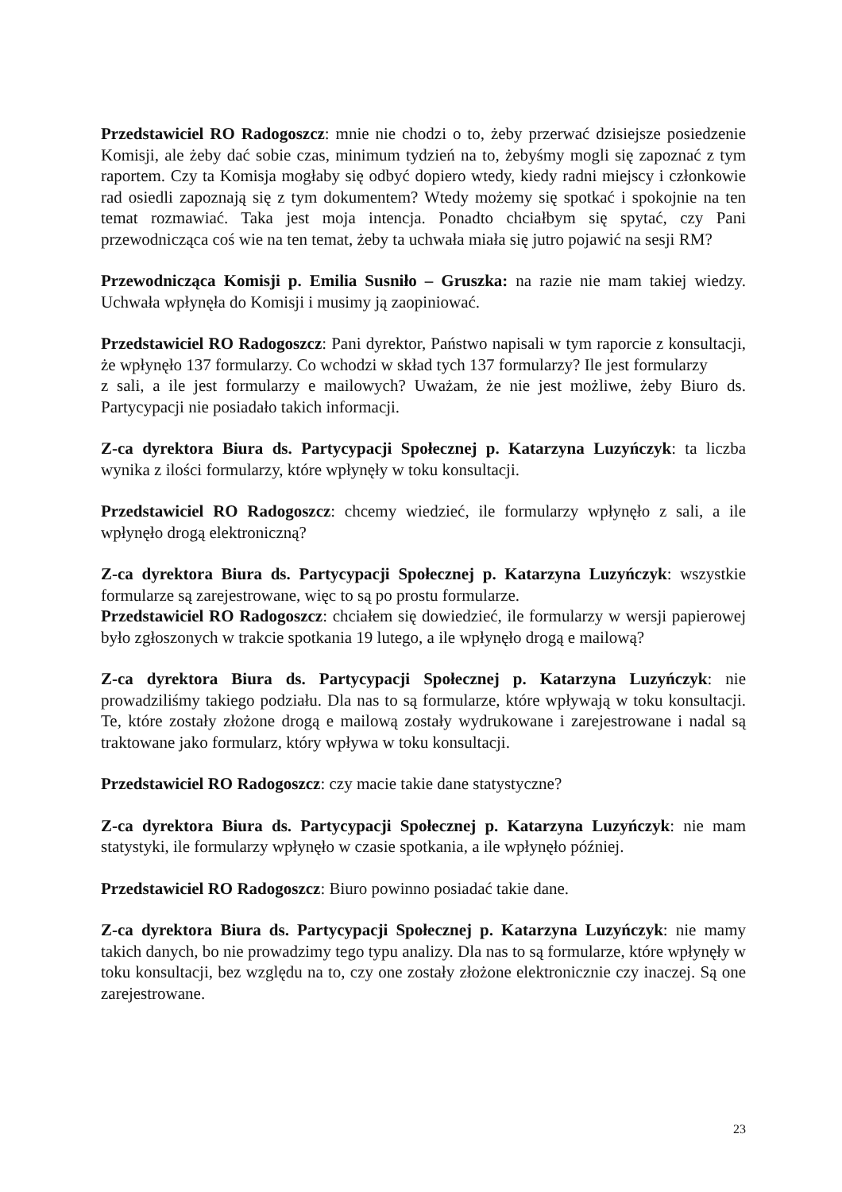Przedstawiciel RO Radogoszcz: mnie nie chodzi o to, żeby przerwać dzisiejsze posiedzenie Komisji, ale żeby dać sobie czas, minimum tydzień na to, żebyśmy mogli się zapoznać z tym raportem. Czy ta Komisja mogłaby się odbyć dopiero wtedy, kiedy radni miejscy i członkowie rad osiedli zapoznają się z tym dokumentem? Wtedy możemy się spotkać i spokojnie na ten temat rozmawiać. Taka jest moja intencja. Ponadto chciałbym się spytać, czy Pani przewodnicząca coś wie na ten temat, żeby ta uchwała miała się jutro pojawić na sesji RM?
Przewodnicząca Komisji p. Emilia Susniło – Gruszka: na razie nie mam takiej wiedzy. Uchwała wpłynęła do Komisji i musimy ją zaopiniować.
Przedstawiciel RO Radogoszcz: Pani dyrektor, Państwo napisali w tym raporcie z konsultacji, że wpłynęło 137 formularzy. Co wchodzi w skład tych 137 formularzy? Ile jest formularzy
z sali, a ile jest formularzy e mailowych? Uważam, że nie jest możliwe, żeby Biuro ds. Partycypacji nie posiadało takich informacji.
Z-ca dyrektora Biura ds. Partycypacji Społecznej p. Katarzyna Luzyńczyk: ta liczba wynika z ilości formularzy, które wpłynęły w toku konsultacji.
Przedstawiciel RO Radogoszcz: chcemy wiedzieć, ile formularzy wpłynęło z sali, a ile wpłynęło drogą elektroniczną?
Z-ca dyrektora Biura ds. Partycypacji Społecznej p. Katarzyna Luzyńczyk: wszystkie formularze są zarejestrowane, więc to są po prostu formularze.
Przedstawiciel RO Radogoszcz: chciałem się dowiedzieć, ile formularzy w wersji papierowej było zgłoszonych w trakcie spotkania 19 lutego, a ile wpłynęło drogą e mailową?
Z-ca dyrektora Biura ds. Partycypacji Społecznej p. Katarzyna Luzyńczyk: nie prowadziliśmy takiego podziału. Dla nas to są formularze, które wpływają w toku konsultacji. Te, które zostały złożone drogą e mailową zostały wydrukowane i zarejestrowane i nadal są traktowane jako formularz, który wpływa w toku konsultacji.
Przedstawiciel RO Radogoszcz: czy macie takie dane statystyczne?
Z-ca dyrektora Biura ds. Partycypacji Społecznej p. Katarzyna Luzyńczyk: nie mam statystyki, ile formularzy wpłynęło w czasie spotkania, a ile wpłynęło później.
Przedstawiciel RO Radogoszcz: Biuro powinno posiadać takie dane.
Z-ca dyrektora Biura ds. Partycypacji Społecznej p. Katarzyna Luzyńczyk: nie mamy takich danych, bo nie prowadzimy tego typu analizy. Dla nas to są formularze, które wpłynęły w toku konsultacji, bez względu na to, czy one zostały złożone elektronicznie czy inaczej. Są one zarejestrowane.
23